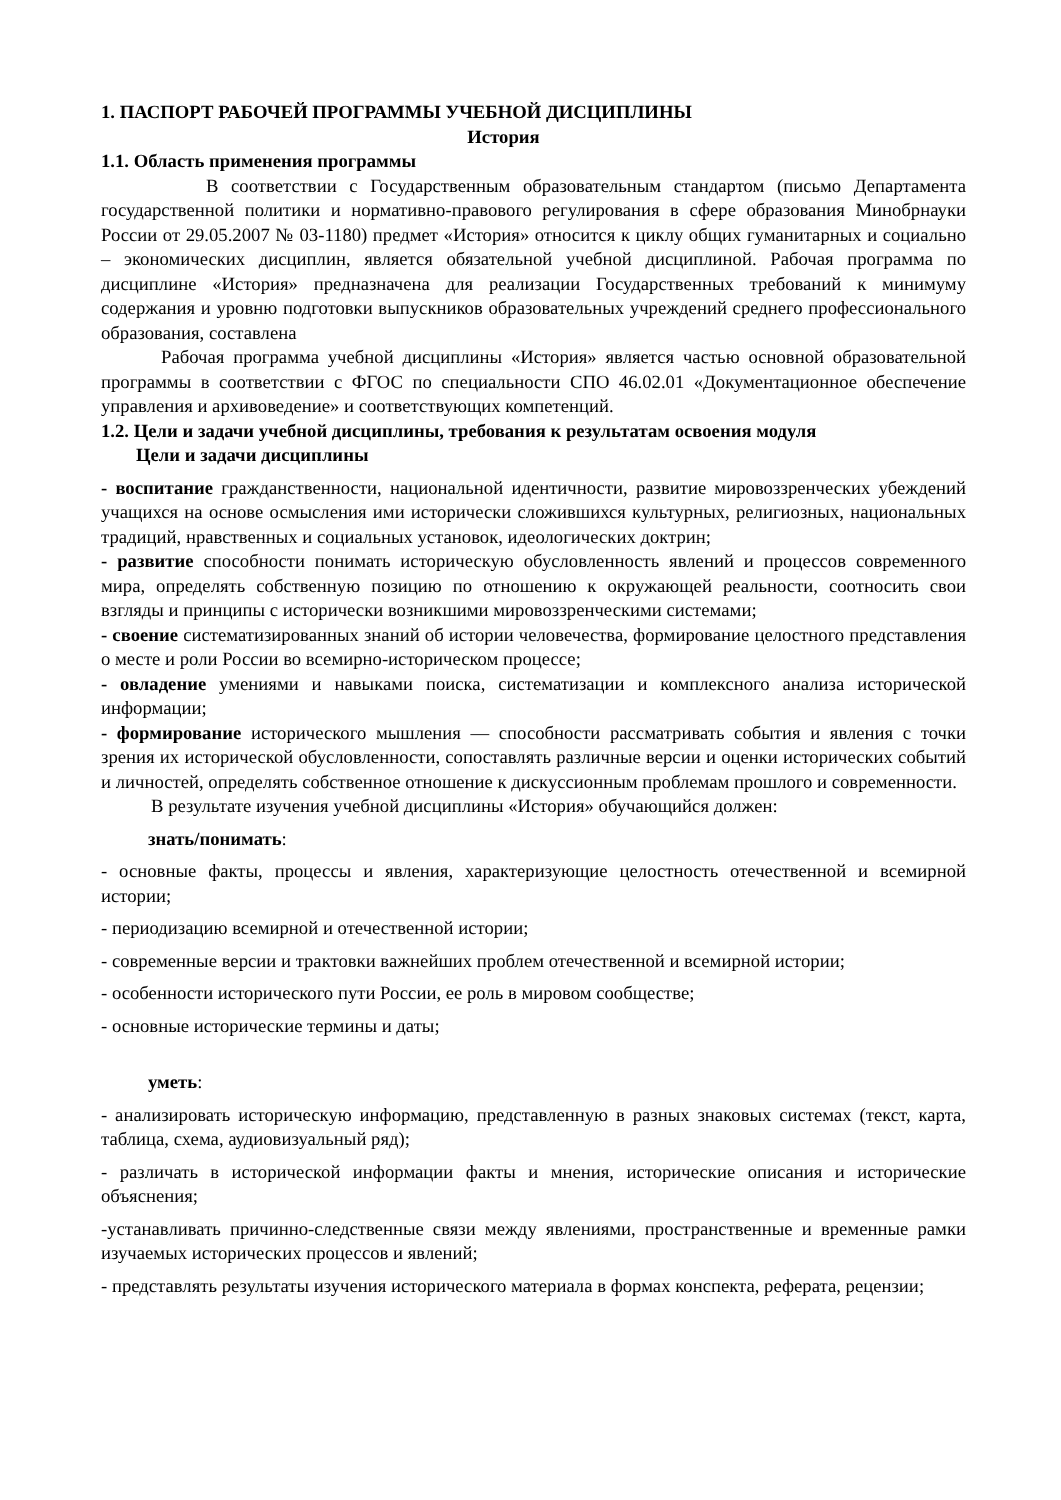1. ПАСПОРТ РАБОЧЕЙ ПРОГРАММЫ УЧЕБНОЙ ДИСЦИПЛИНЫ
История
1.1. Область применения программы
В соответствии с Государственным образовательным стандартом (письмо Департамента государственной политики и нормативно-правового регулирования в сфере образования Минобрнауки России от 29.05.2007 № 03-1180) предмет «История» относится к циклу общих гуманитарных и социально – экономических дисциплин, является обязательной учебной дисциплиной. Рабочая программа по дисциплине «История» предназначена для реализации Государственных требований к минимуму содержания и уровню подготовки выпускников образовательных учреждений среднего профессионального образования, составлена
Рабочая программа учебной дисциплины «История» является частью основной образовательной программы в соответствии с ФГОС по специальности СПО 46.02.01 «Документационное обеспечение управления и архивоведение» и соответствующих компетенций.
1.2. Цели и задачи учебной дисциплины, требования к результатам освоения модуля
Цели и задачи дисциплины
- воспитание гражданственности, национальной идентичности, развитие мировоззренческих убеждений учащихся на основе осмысления ими исторически сложившихся культурных, религиозных, национальных традиций, нравственных и социальных установок, идеологических доктрин;
- развитие способности понимать историческую обусловленность явлений и процессов современного мира, определять собственную позицию по отношению к окружающей реальности, соотносить свои взгляды и принципы с исторически возникшими мировоззренческими системами;
- своение систематизированных знаний об истории человечества, формирование целостного представления о месте и роли России во всемирно-историческом процессе;
- овладение умениями и навыками поиска, систематизации и комплексного анализа исторической информации;
- формирование исторического мышления — способности рассматривать события и явления с точки зрения их исторической обусловленности, сопоставлять различные версии и оценки исторических событий и личностей, определять собственное отношение к дискуссионным проблемам прошлого и современности.
В результате изучения учебной дисциплины «История» обучающийся должен:
знать/понимать:
- основные факты, процессы и явления, характеризующие целостность отечественной и всемирной истории;
- периодизацию всемирной и отечественной истории;
- современные версии и трактовки важнейших проблем отечественной и всемирной истории;
- особенности исторического пути России, ее роль в мировом сообществе;
- основные исторические термины и даты;
уметь:
- анализировать историческую информацию, представленную в разных знаковых системах (текст, карта, таблица, схема, аудиовизуальный ряд);
- различать в исторической информации факты и мнения, исторические описания и исторические объяснения;
-устанавливать причинно-следственные связи между явлениями, пространственные и временные рамки изучаемых исторических процессов и явлений;
- представлять результаты изучения исторического материала в формах конспекта, реферата, рецензии;